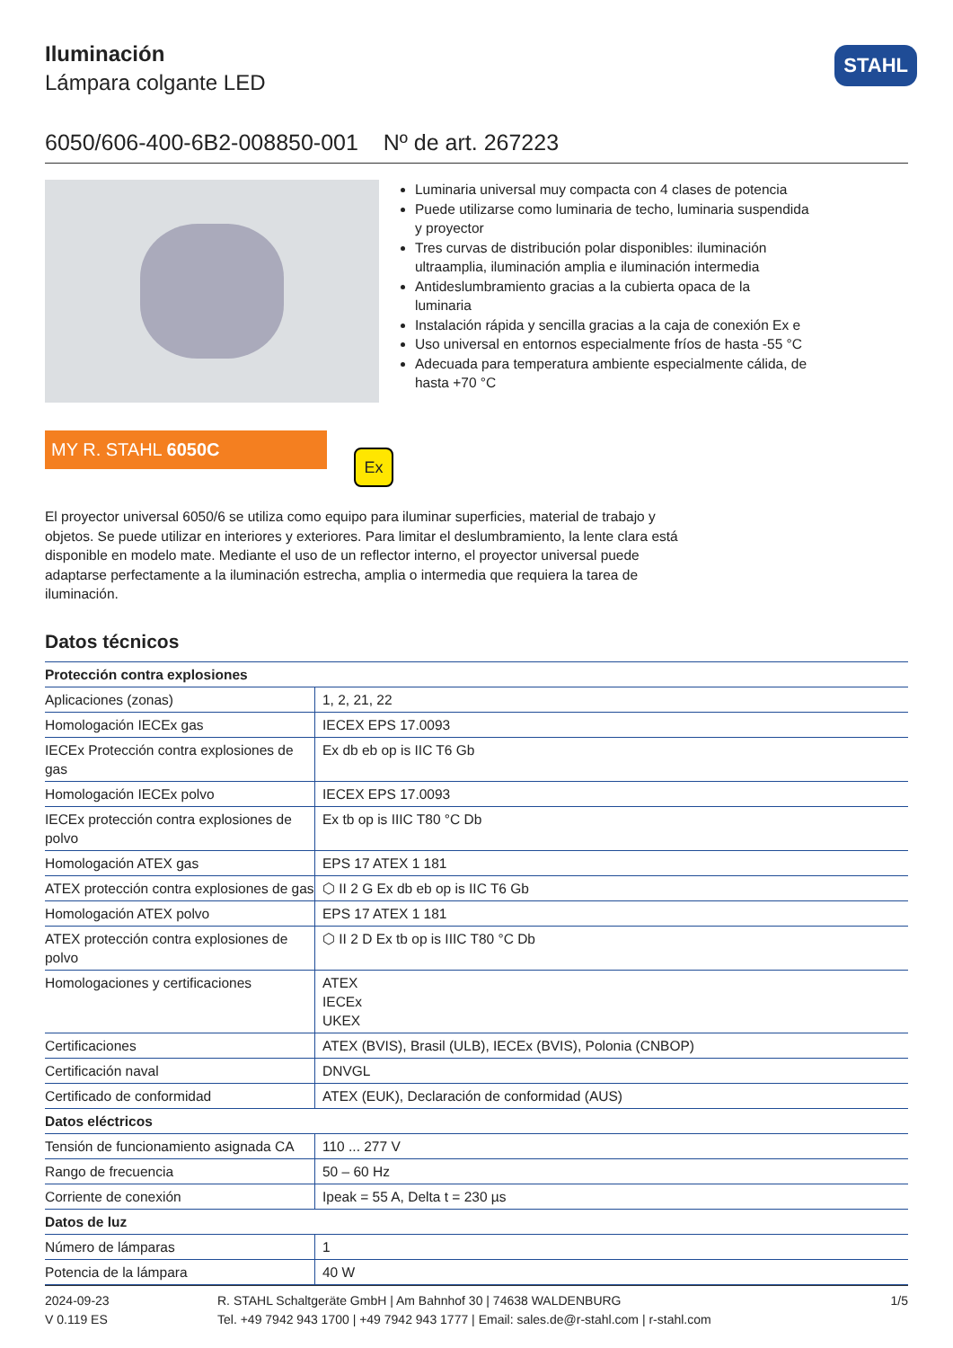Iluminación
Lámpara colgante LED
STAHL
6050/606-400-6B2-008850-001 Nº de art. 267223
Luminaria universal muy compacta con 4 clases de potencia
Puede utilizarse como luminaria de techo, luminaria suspendida y proyector
Tres curvas de distribución polar disponibles: iluminación ultraamplia, iluminación amplia e iluminación intermedia
Antideslumbramiento gracias a la cubierta opaca de la luminaria
Instalación rápida y sencilla gracias a la caja de conexión Ex e
Uso universal en entornos especialmente fríos de hasta -55 °C
Adecuada para temperatura ambiente especialmente cálida, de hasta +70 °C
MY R. STAHL 6050C
Ex
El proyector universal 6050/6 se utiliza como equipo para iluminar superficies, material de trabajo y objetos. Se puede utilizar en interiores y exteriores. Para limitar el deslumbramiento, la lente clara está disponible en modelo mate. Mediante el uso de un reflector interno, el proyector universal puede adaptarse perfectamente a la iluminación estrecha, amplia o intermedia que requiera la tarea de iluminación.
Datos técnicos
| Protección contra explosiones | |
| --- | --- |
| Aplicaciones (zonas) | 1, 2, 21, 22 |
| Homologación IECEx gas | IECEX EPS 17.0093 |
| IECEx Protección contra explosiones de gas | Ex db eb op is IIC T6 Gb |
| Homologación IECEx polvo | IECEX EPS 17.0093 |
| IECEx protección contra explosiones de polvo | Ex tb op is IIIC T80 °C Db |
| Homologación ATEX gas | EPS 17 ATEX 1 181 |
| ATEX protección contra explosiones de gas | ⬡ II 2 G Ex db eb op is IIC T6 Gb |
| Homologación ATEX polvo | EPS 17 ATEX 1 181 |
| ATEX protección contra explosiones de polvo | ⬡ II 2 D Ex tb op is IIIC T80 °C Db |
| Homologaciones y certificaciones | ATEX IECEx UKEX |
| Certificaciones | ATEX (BVIS), Brasil (ULB), IECEx (BVIS), Polonia (CNBOP) |
| Certificación naval | DNVGL |
| Certificado de conformidad | ATEX (EUK), Declaración de conformidad (AUS) |
| Datos eléctricos | |
| Tensión de funcionamiento asignada CA | 110 ... 277 V |
| Rango de frecuencia | 50 – 60 Hz |
| Corriente de conexión | Ipeak = 55 A, Delta t = 230 µs |
| Datos de luz | |
| Número de lámparas | 1 |
| Potencia de la lámpara | 40 W |
2024-09-23
V 0.119 ES
R. STAHL Schaltgeräte GmbH | Am Bahnhof 30 | 74638 WALDENBURG
Tel. +49 7942 943 1700 | +49 7942 943 1777 | Email: sales.de@r-stahl.com | r-stahl.com
1/5